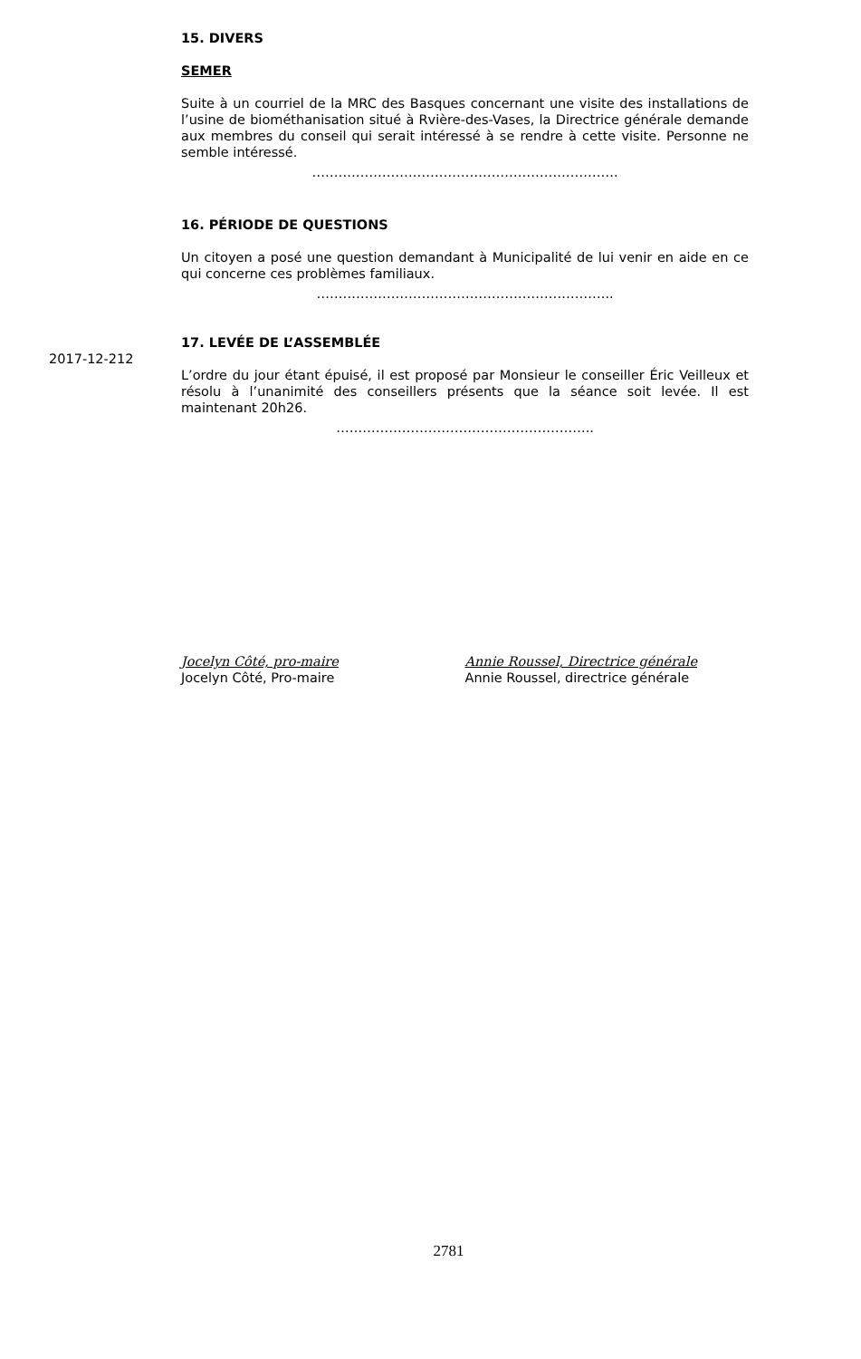15. DIVERS
SEMER
Suite à un courriel de la MRC des Basques concernant une visite des installations de l’usine de biométhanisation situé à Rvière-des-Vases, la Directrice générale demande aux membres du conseil qui serait intéressé à se rendre à cette visite. Personne ne semble intéressé.
…………………………………………………………….
16. PÉRIODE DE QUESTIONS
Un citoyen a posé une question demandant à Municipalité de lui venir en aide en ce qui concerne ces problèmes familiaux.
…………………………………………………………..
17. LEVÉE DE L’ASSEMBLÉE
2017-12-212
L’ordre du jour étant épuisé, il est proposé par Monsieur le conseiller Éric Veilleux et résolu à l’unanimité des conseillers présents que la séance soit levée. Il est maintenant 20h26.
…………………………………………………..
Jocelyn Côté, pro-maire
Jocelyn Côté, Pro-maire
Annie Roussel, Directrice générale
Annie Roussel, directrice générale
2781